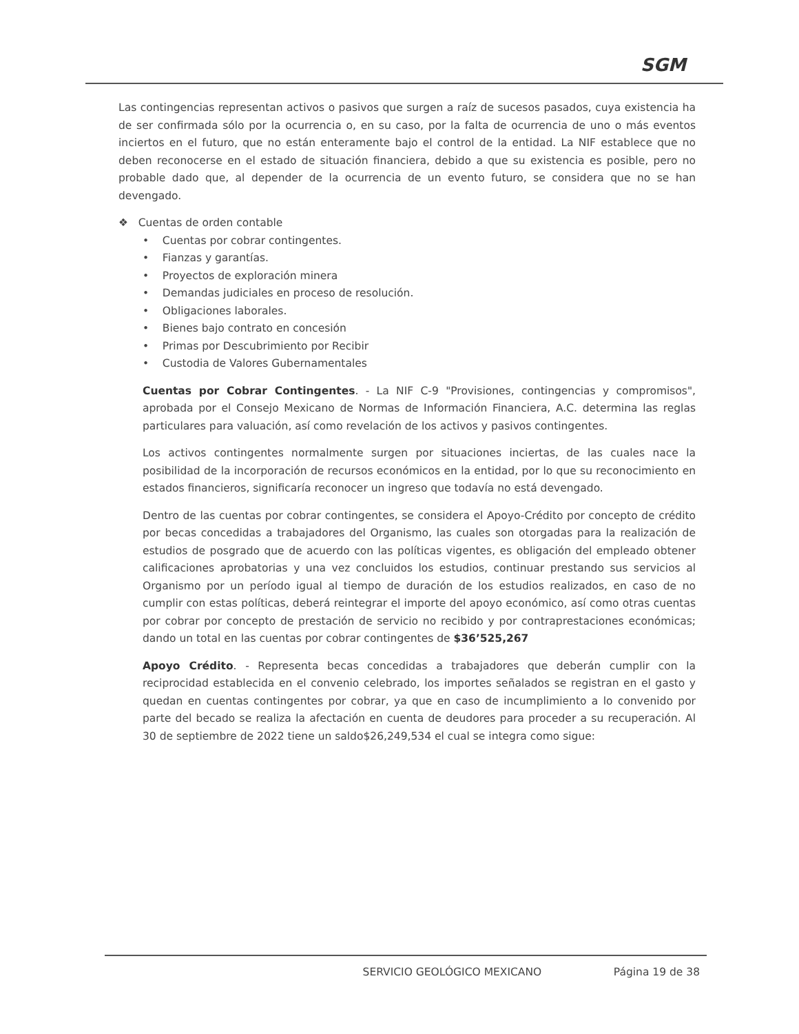SGM
Las contingencias representan activos o pasivos que surgen a raíz de sucesos pasados, cuya existencia ha de ser confirmada sólo por la ocurrencia o, en su caso, por la falta de ocurrencia de uno o más eventos inciertos en el futuro, que no están enteramente bajo el control de la entidad. La NIF establece que no deben reconocerse en el estado de situación financiera, debido a que su existencia es posible, pero no probable dado que, al depender de la ocurrencia de un evento futuro, se considera que no se han devengado.
❖ Cuentas de orden contable
• Cuentas por cobrar contingentes.
• Fianzas y garantías.
• Proyectos de exploración minera
• Demandas judiciales en proceso de resolución.
• Obligaciones laborales.
• Bienes bajo contrato en concesión
• Primas por Descubrimiento por Recibir
• Custodia de Valores Gubernamentales
Cuentas por Cobrar Contingentes. - La NIF C-9 "Provisiones, contingencias y compromisos", aprobada por el Consejo Mexicano de Normas de Información Financiera, A.C. determina las reglas particulares para valuación, así como revelación de los activos y pasivos contingentes.
Los activos contingentes normalmente surgen por situaciones inciertas, de las cuales nace la posibilidad de la incorporación de recursos económicos en la entidad, por lo que su reconocimiento en estados financieros, significaría reconocer un ingreso que todavía no está devengado.
Dentro de las cuentas por cobrar contingentes, se considera el Apoyo-Crédito por concepto de crédito por becas concedidas a trabajadores del Organismo, las cuales son otorgadas para la realización de estudios de posgrado que de acuerdo con las políticas vigentes, es obligación del empleado obtener calificaciones aprobatorias y una vez concluidos los estudios, continuar prestando sus servicios al Organismo por un período igual al tiempo de duración de los estudios realizados, en caso de no cumplir con estas políticas, deberá reintegrar el importe del apoyo económico, así como otras cuentas por cobrar por concepto de prestación de servicio no recibido y por contraprestaciones económicas; dando un total en las cuentas por cobrar contingentes de $36’525,267
Apoyo Crédito. - Representa becas concedidas a trabajadores que deberán cumplir con la reciprocidad establecida en el convenio celebrado, los importes señalados se registran en el gasto y quedan en cuentas contingentes por cobrar, ya que en caso de incumplimiento a lo convenido por parte del becado se realiza la afectación en cuenta de deudores para proceder a su recuperación. Al 30 de septiembre de 2022 tiene un saldo$26,249,534 el cual se integra como sigue:
SERVICIO GEOLÓGICO MEXICANO Página 19 de 38